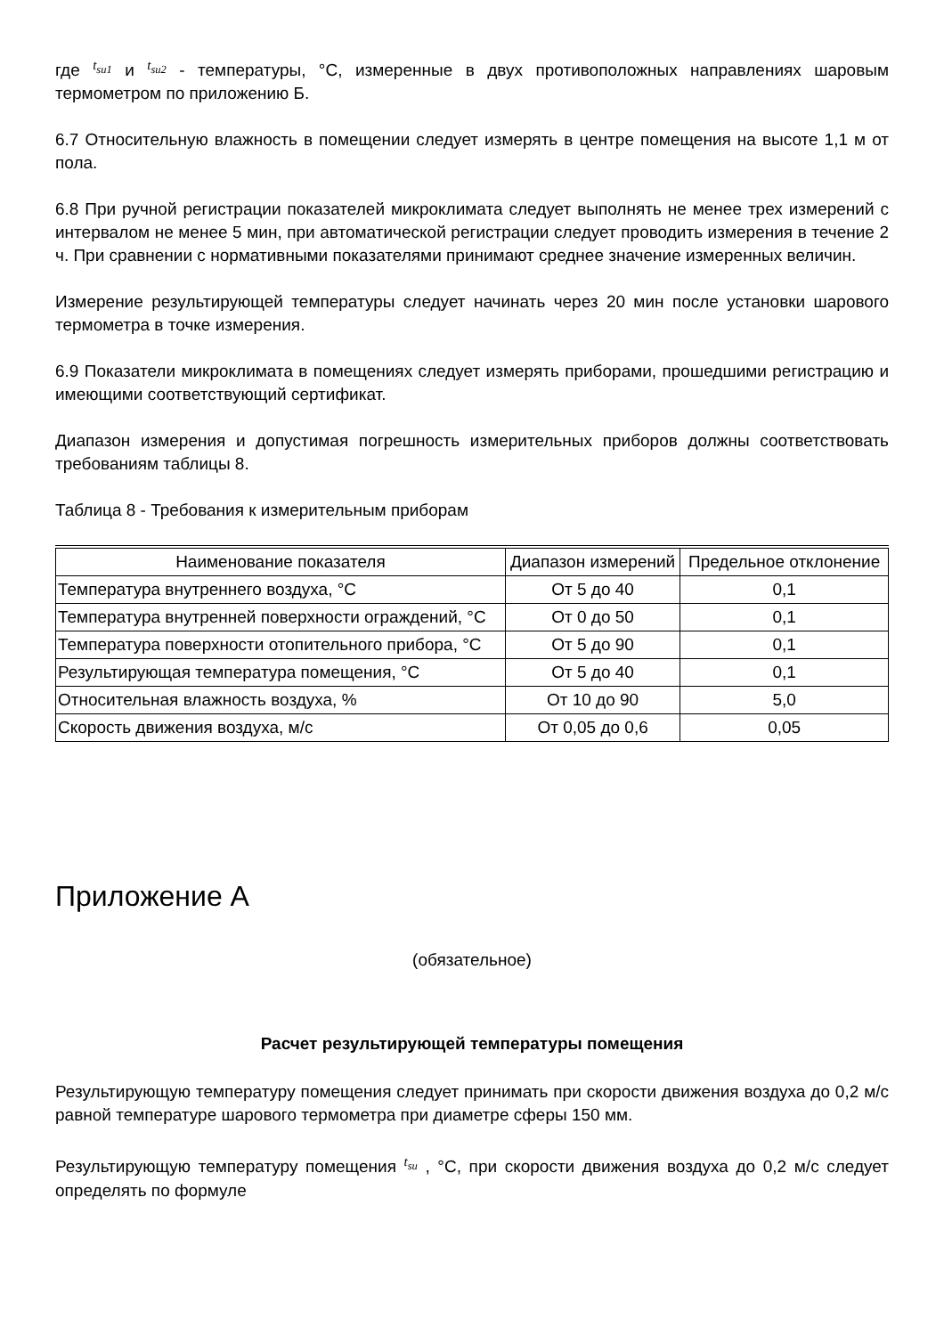где t<sub>su1</sub> и t<sub>su2</sub> - температуры, °С, измеренные в двух противоположных направлениях шаровым термометром по приложению Б.
6.7 Относительную влажность в помещении следует измерять в центре помещения на высоте 1,1 м от пола.
6.8 При ручной регистрации показателей микроклимата следует выполнять не менее трех измерений с интервалом не менее 5 мин, при автоматической регистрации следует проводить измерения в течение 2 ч. При сравнении с нормативными показателями принимают среднее значение измеренных величин.
Измерение результирующей температуры следует начинать через 20 мин после установки шарового термометра в точке измерения.
6.9 Показатели микроклимата в помещениях следует измерять приборами, прошедшими регистрацию и имеющими соответствующий сертификат.
Диапазон измерения и допустимая погрешность измерительных приборов должны соответствовать требованиям таблицы 8.
Таблица 8 - Требования к измерительным приборам
| Наименование показателя | Диапазон измерений | Предельное отклонение |
| --- | --- | --- |
| Температура внутреннего воздуха, °С | От 5 до 40 | 0,1 |
| Температура внутренней поверхности ограждений, °С | От 0 до 50 | 0,1 |
| Температура поверхности отопительного прибора, °С | От 5 до 90 | 0,1 |
| Результирующая температура помещения, °С | От 5 до 40 | 0,1 |
| Относительная влажность воздуха, % | От 10 до 90 | 5,0 |
| Скорость движения воздуха, м/с | От 0,05 до 0,6 | 0,05 |
Приложение А
(обязательное)
Расчет результирующей температуры помещения
Результирующую температуру помещения следует принимать при скорости движения воздуха до 0,2 м/с равной температуре шарового термометра при диаметре сферы 150 мм.
Результирующую температуру помещения t<sub>su</sub> , °С, при скорости движения воздуха до 0,2 м/с следует определять по формуле